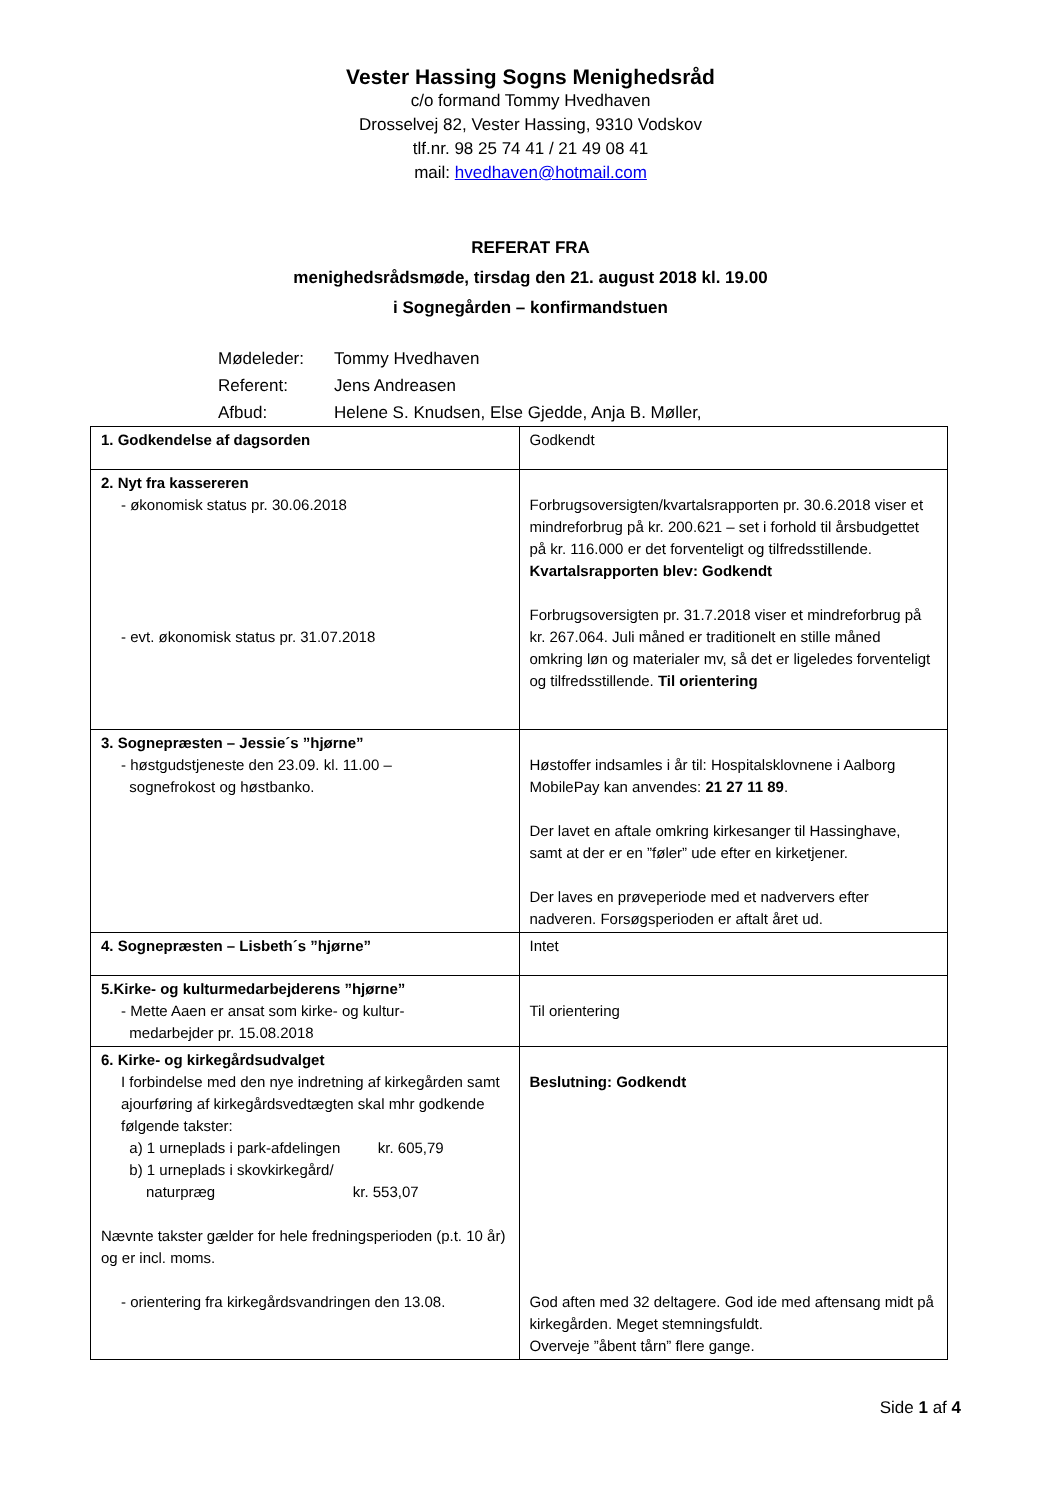Vester Hassing Sogns Menighedsråd
c/o formand Tommy Hvedhaven
Drosselvej 82, Vester Hassing, 9310 Vodskov
tlf.nr. 98 25 74 41 / 21 49 08 41
mail: hvedhaven@hotmail.com
REFERAT FRA
menighedsrådsmøde, tirsdag den 21. august 2018 kl. 19.00
i Sognegården – konfirmandstuen
Mødeleder: Tommy Hvedhaven
Referent: Jens Andreasen
Afbud: Helene S. Knudsen, Else Gjedde, Anja B. Møller,
| 1. Godkendelse af dagsorden | Godkendt |
| 2. Nyt fra kassereren - økonomisk status pr. 30.06.2018 - evt. økonomisk status pr. 31.07.2018 | Forbrugsoversigten/kvartalsrapporten pr. 30.6.2018 viser et mindreforbrug på kr. 200.621 – set i forhold til årsbudgettet på kr. 116.000 er det forventeligt og tilfredsstillende. Kvartalsrapporten blev: Godkendt Forbrugsoversigten pr. 31.7.2018 viser et mindreforbrug på kr. 267.064. Juli måned er traditionelt en stille måned omkring løn og materialer mv, så det er ligeledes forventeligt og tilfredsstillende. Til orientering |
| 3. Sognepræsten – Jessie´s ”hjørne” - høstgudstjeneste den 23.09. kl. 11.00 – sognefrokost og høstbanko. | Høstoffer indsamles i år til: Hospitalsklovnene i Aalborg MobilePay kan anvendes: 21 27 11 89 . Der lavet en aftale omkring kirkesanger til Hassinghave, samt at der er en ”føler” ude efter en kirketjener. Der laves en prøveperiode med et nadververs efter nadveren. Forsøgsperioden er aftalt året ud. |
| 4. Sognepræsten – Lisbeth´s ”hjørne” | Intet |
| 5.Kirke- og kulturmedarbejderens ”hjørne” - Mette Aaen er ansat som kirke- og kultur- medarbejder pr. 15.08.2018 | Til orientering |
| 6. Kirke- og kirkegårdsudvalget I forbindelse med den nye indretning af kirkegården samt ajourføring af kirkegårdsvedtægten skal mhr godkende følgende takster: a) 1 urneplads i park-afdelingen kr. 605,79 b) 1 urneplads i skovkirkegård/ naturpræg kr. 553,07 Nævnte takster gælder for hele fredningsperioden (p.t. 10 år) og er incl. moms. - orientering fra kirkegårdsvandringen den 13.08. | Beslutning: Godkendt God aften med 32 deltagere. God ide med aftensang midt på kirkegården. Meget stemningsfuldt. Overveje ”åbent tårn” flere gange. |
Side 1 af 4